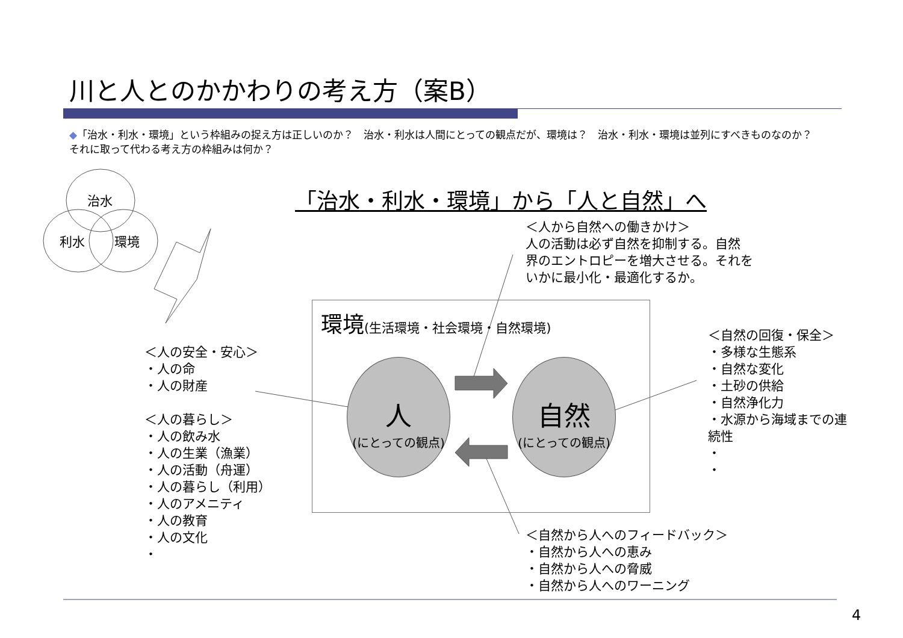川と人とのかかわりの考え方（案B）
◆「治水・利水・環境」という枠組みの捉え方は正しいのか？　治水・利水は人間にとっての観点だが、環境は？　治水・利水・環境は並列にすべきものなのか？　それに取って代わる考え方の枠組みは何か？
治水
利水 環境
「治水・利水・環境」から「人と自然」へ
＜人から自然への働きかけ＞
人の活動は必ず自然を抑制する。自然
界のエントロピーを増大させる。それを
いかに最小化・最適化するか。
環境(生活環境・社会環境・自然環境)
人
(にとっての観点)
自然
(にとっての観点)
＜人の安全・安心＞
・人の命
・人の財産
＜人の暮らし＞
・人の飲み水
・人の生業（漁業）
・人の活動（舟運）
・人の暮らし（利用）
・人のアメニティ
・人の教育
・人の文化
・
＜自然の回復・保全＞
・多様な生態系
・自然な変化
・土砂の供給
・自然浄化力
・水源から海域までの連続性
・
・
＜自然から人へのフィードバック＞
・自然から人への恵み
・自然から人への脅威
・自然から人へのワーニング
4